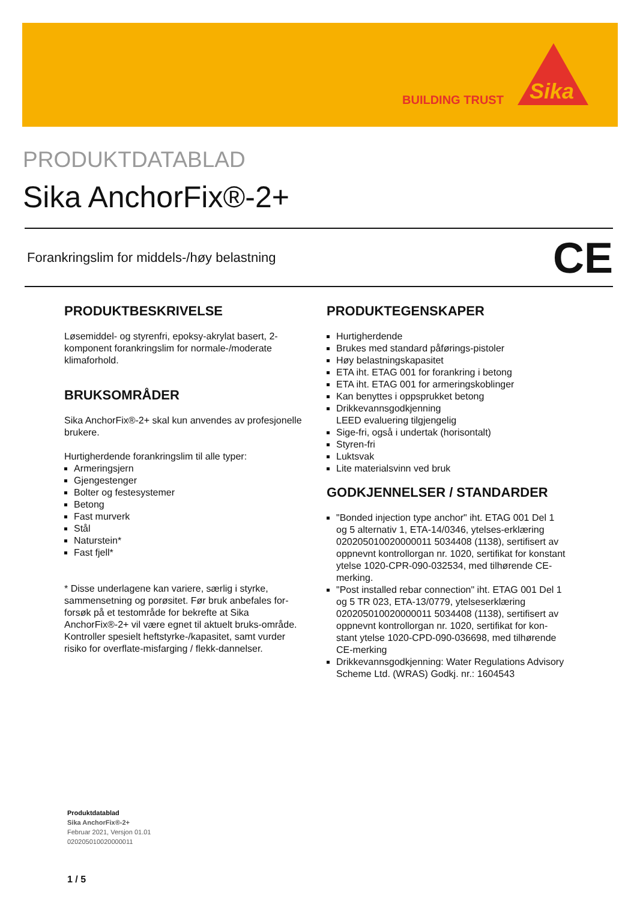BUILDING TRUST
Sika
PRODUKTDATABLAD
Sika AnchorFix®-2+
Forankringslim for middels-/høy belastning
CE
PRODUKTBESKRIVELSE
Løsemiddel- og styrenfri, epoksy-akrylat basert, 2-komponent forankringslim for normale-/moderate klimaforhold.
BRUKSOMRÅDER
Sika AnchorFix®-2+ skal kun anvendes av profesjonelle brukere.
Hurtigherdende forankringslim til alle typer:
Armeringsjern
Gjengestenger
Bolter og festesystemer
Betong
Fast murverk
Stål
Naturstein*
Fast fjell*
* Disse underlagene kan variere, særlig i styrke, sammensetning og porøsitet. Før bruk anbefales for-forsøk på et testområde for bekrefte at Sika AnchorFix®-2+ vil være egnet til aktuelt bruks-område. Kontroller spesielt heftstyrke-/kapasitet, samt vurder risiko for overflate-misfarging / flekk-dannelser.
PRODUKTEGENSKAPER
Hurtigherdende
Brukes med standard påførings-pistoler
Høy belastningskapasitet
ETA iht. ETAG 001 for forankring i betong
ETA iht. ETAG 001 for armeringskoblinger
Kan benyttes i oppsprukket betong
Drikkevannsgodkjenning
LEED evaluering tilgjengelig
Sige-fri, også i undertak (horisontalt)
Styren-fri
Luktsvak
Lite materialsvinn ved bruk
GODKJENNELSER / STANDARDER
"Bonded injection type anchor" iht. ETAG 001 Del 1 og 5 alternativ 1, ETA-14/0346, ytelses-erklæring 020205010020000011 5034408 (1138), sertifisert av oppnevnt kontrollorgan nr. 1020, sertifikat for konstant ytelse 1020-CPR-090-032534, med tilhørende CE-merking.
"Post installed rebar connection" iht. ETAG 001 Del 1 og 5 TR 023, ETA-13/0779, ytelseserklæring 020205010020000011 5034408 (1138), sertifisert av oppnevnt kontrollorgan nr. 1020, sertifikat for kon-stant ytelse 1020-CPD-090-036698, med tilhørende CE-merking
Drikkevannsgodkjenning: Water Regulations Advisory Scheme Ltd. (WRAS) Godkj. nr.: 1604543
Produktdatablad
Sika AnchorFix®-2+
Februar 2021, Versjon 01.01
020205010020000011
1 / 5